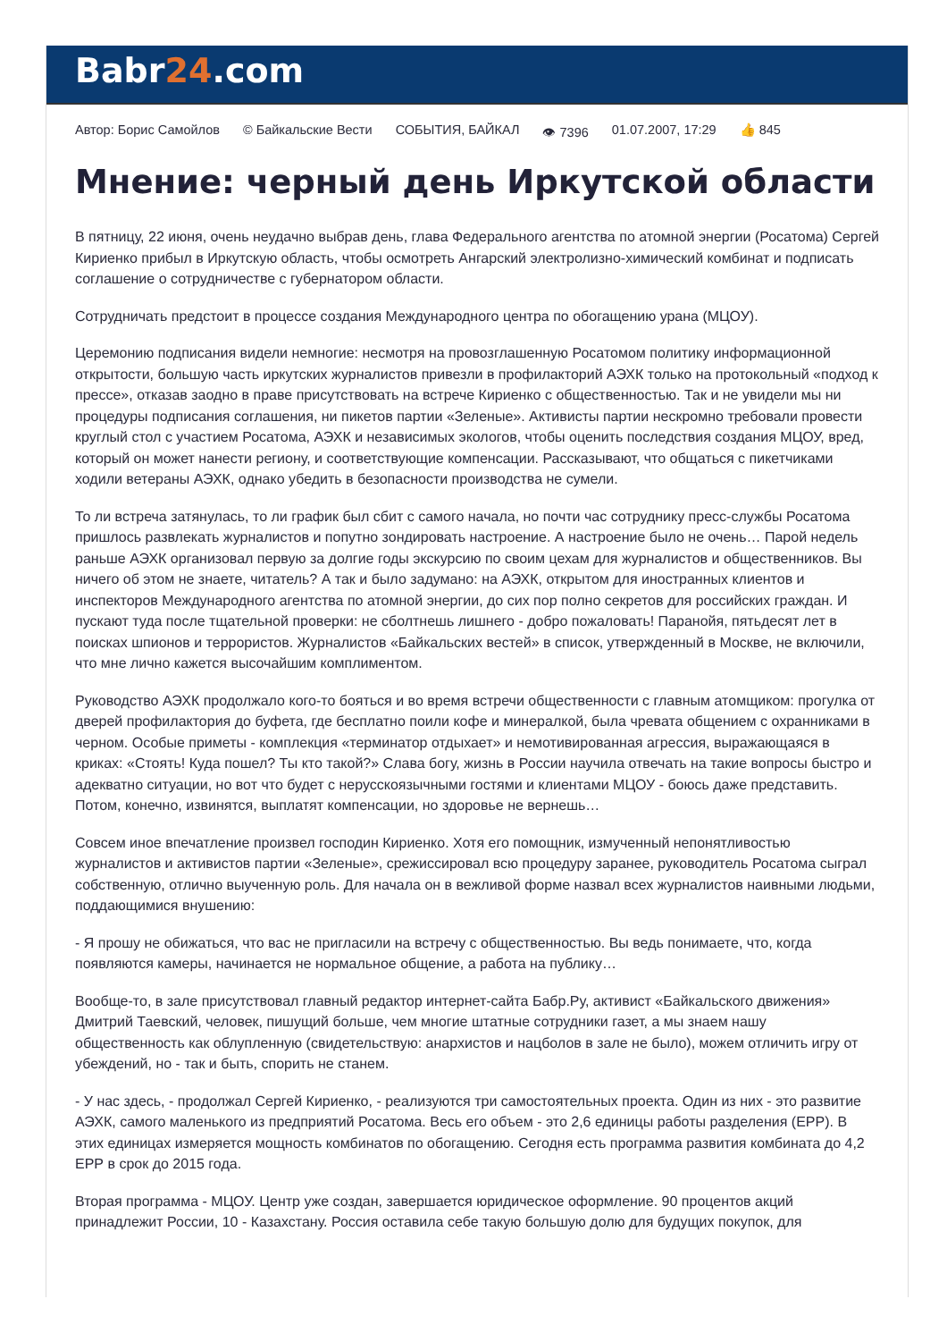Babr24.com
Автор: Борис Самойлов © Байкальские Вести СОБЫТИЯ, БАЙКАЛ 👁 7396 01.07.2007, 17:29 👍 845
Мнение: черный день Иркутской области
В пятницу, 22 июня, очень неудачно выбрав день, глава Федерального агентства по атомной энергии (Росатома) Сергей Кириенко прибыл в Иркутскую область, чтобы осмотреть Ангарский электролизно-химический комбинат и подписать соглашение о сотрудничестве с губернатором области.
Сотрудничать предстоит в процессе создания Международного центра по обогащению урана (МЦОУ).
Церемонию подписания видели немногие: несмотря на провозглашенную Росатомом политику информационной открытости, большую часть иркутских журналистов привезли в профилакторий АЭХК только на протокольный «подход к прессе», отказав заодно в праве присутствовать на встрече Кириенко с общественностью. Так и не увидели мы ни процедуры подписания соглашения, ни пикетов партии «Зеленые». Активисты партии нескромно требовали провести круглый стол с участием Росатома, АЭХК и независимых экологов, чтобы оценить последствия создания МЦОУ, вред, который он может нанести региону, и соответствующие компенсации. Рассказывают, что общаться с пикетчиками ходили ветераны АЭХК, однако убедить в безопасности производства не сумели.
То ли встреча затянулась, то ли график был сбит с самого начала, но почти час сотруднику пресс-службы Росатома пришлось развлекать журналистов и попутно зондировать настроение. А настроение было не очень… Парой недель раньше АЭХК организовал первую за долгие годы экскурсию по своим цехам для журналистов и общественников. Вы ничего об этом не знаете, читатель? А так и было задумано: на АЭХК, открытом для иностранных клиентов и инспекторов Международного агентства по атомной энергии, до сих пор полно секретов для российских граждан. И пускают туда после тщательной проверки: не сболтнешь лишнего - добро пожаловать! Паранойя, пятьдесят лет в поисках шпионов и террористов. Журналистов «Байкальских вестей» в список, утвержденный в Москве, не включили, что мне лично кажется высочайшим комплиментом.
Руководство АЭХК продолжало кого-то бояться и во время встречи общественности с главным атомщиком: прогулка от дверей профилактория до буфета, где бесплатно поили кофе и минералкой, была чревата общением с охранниками в черном. Особые приметы - комплекция «терминатор отдыхает» и немотивированная агрессия, выражающаяся в криках: «Стоять! Куда пошел? Ты кто такой?» Слава богу, жизнь в России научила отвечать на такие вопросы быстро и адекватно ситуации, но вот что будет с нерусскоязычными гостями и клиентами МЦОУ - боюсь даже представить. Потом, конечно, извинятся, выплатят компенсации, но здоровье не вернешь…
Совсем иное впечатление произвел господин Кириенко. Хотя его помощник, измученный непонятливостью журналистов и активистов партии «Зеленые», срежиссировал всю процедуру заранее, руководитель Росатома сыграл собственную, отлично выученную роль. Для начала он в вежливой форме назвал всех журналистов наивными людьми, поддающимися внушению:
- Я прошу не обижаться, что вас не пригласили на встречу с общественностью. Вы ведь понимаете, что, когда появляются камеры, начинается не нормальное общение, а работа на публику…
Вообще-то, в зале присутствовал главный редактор интернет-сайта Бабр.Ру, активист «Байкальского движения» Дмитрий Таевский, человек, пишущий больше, чем многие штатные сотрудники газет, а мы знаем нашу общественность как облупленную (свидетельствую: анархистов и нацболов в зале не было), можем отличить игру от убеждений, но - так и быть, спорить не станем.
- У нас здесь, - продолжал Сергей Кириенко, - реализуются три самостоятельных проекта. Один из них - это развитие АЭХК, самого маленького из предприятий Росатома. Весь его объем - это 2,6 единицы работы разделения (ЕРР). В этих единицах измеряется мощность комбинатов по обогащению. Сегодня есть программа развития комбината до 4,2 ЕРР в срок до 2015 года.
Вторая программа - МЦОУ. Центр уже создан, завершается юридическое оформление. 90 процентов акций принадлежит России, 10 - Казахстану. Россия оставила себе такую большую долю для будущих покупок, для